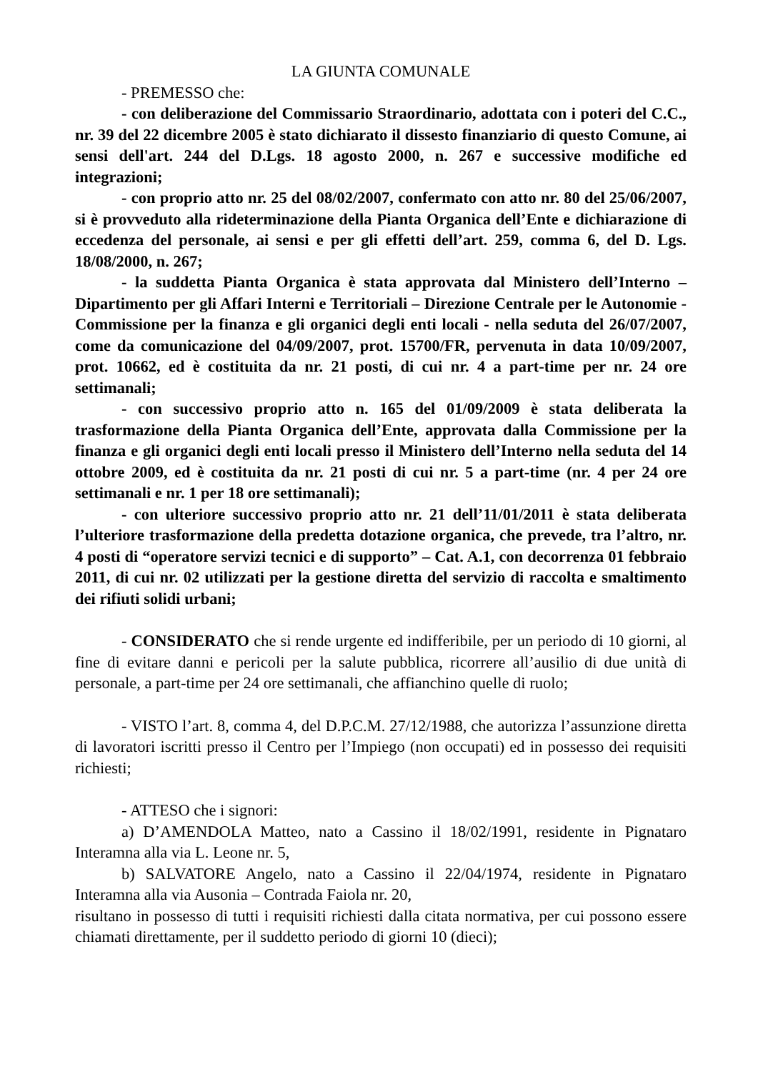LA GIUNTA COMUNALE
- PREMESSO che:
- con deliberazione del Commissario Straordinario, adottata con i poteri del C.C., nr. 39 del 22 dicembre 2005 è stato dichiarato il dissesto finanziario di questo Comune, ai sensi dell'art. 244 del D.Lgs. 18 agosto 2000, n. 267 e successive modifiche ed integrazioni;
- con proprio atto nr. 25 del 08/02/2007, confermato con atto nr. 80 del 25/06/2007, si è provveduto alla rideterminazione della Pianta Organica dell’Ente e dichiarazione di eccedenza del personale, ai sensi e per gli effetti dell’art. 259, comma 6, del D. Lgs. 18/08/2000, n. 267;
- la suddetta Pianta Organica è stata approvata dal Ministero dell’Interno – Dipartimento per gli Affari Interni e Territoriali – Direzione Centrale per le Autonomie - Commissione per la finanza e gli organici degli enti locali - nella seduta del 26/07/2007, come da comunicazione del 04/09/2007, prot. 15700/FR, pervenuta in data 10/09/2007, prot. 10662, ed è costituita da nr. 21 posti, di cui nr. 4 a part-time per nr. 24 ore settimanali;
- con successivo proprio atto n. 165 del 01/09/2009 è stata deliberata la trasformazione della Pianta Organica dell’Ente, approvata dalla Commissione per la finanza e gli organici degli enti locali presso il Ministero dell’Interno nella seduta del 14 ottobre 2009, ed è costituita da nr. 21 posti di cui nr. 5 a part-time (nr. 4 per 24 ore settimanali e nr. 1 per 18 ore settimanali);
- con ulteriore successivo proprio atto nr. 21 dell’11/01/2011 è stata deliberata l’ulteriore trasformazione della predetta dotazione organica, che prevede, tra l’altro, nr. 4 posti di “operatore servizi tecnici e di supporto” – Cat. A.1, con decorrenza 01 febbraio 2011, di cui nr. 02 utilizzati per la gestione diretta del servizio di raccolta e smaltimento dei rifiuti solidi urbani;
- CONSIDERATO che si rende urgente ed indifferibile, per un periodo di 10 giorni, al fine di evitare danni e pericoli per la salute pubblica, ricorrere all’ausilio di due unità di personale, a part-time per 24 ore settimanali, che affianchino quelle di ruolo;
- VISTO l’art. 8, comma 4, del D.P.C.M. 27/12/1988, che autorizza l’assunzione diretta di lavoratori iscritti presso il Centro per l’Impiego (non occupati) ed in possesso dei requisiti richiesti;
- ATTESO che i signori:
a) D’AMENDOLA Matteo, nato a Cassino il 18/02/1991, residente in Pignataro Interamna alla via L. Leone nr. 5,
b) SALVATORE Angelo, nato a Cassino il 22/04/1974, residente in Pignataro Interamna alla via Ausonia – Contrada Faiola nr. 20,
risultano in possesso di tutti i requisiti richiesti dalla citata normativa, per cui possono essere chiamati direttamente, per il suddetto periodo di giorni 10 (dieci);